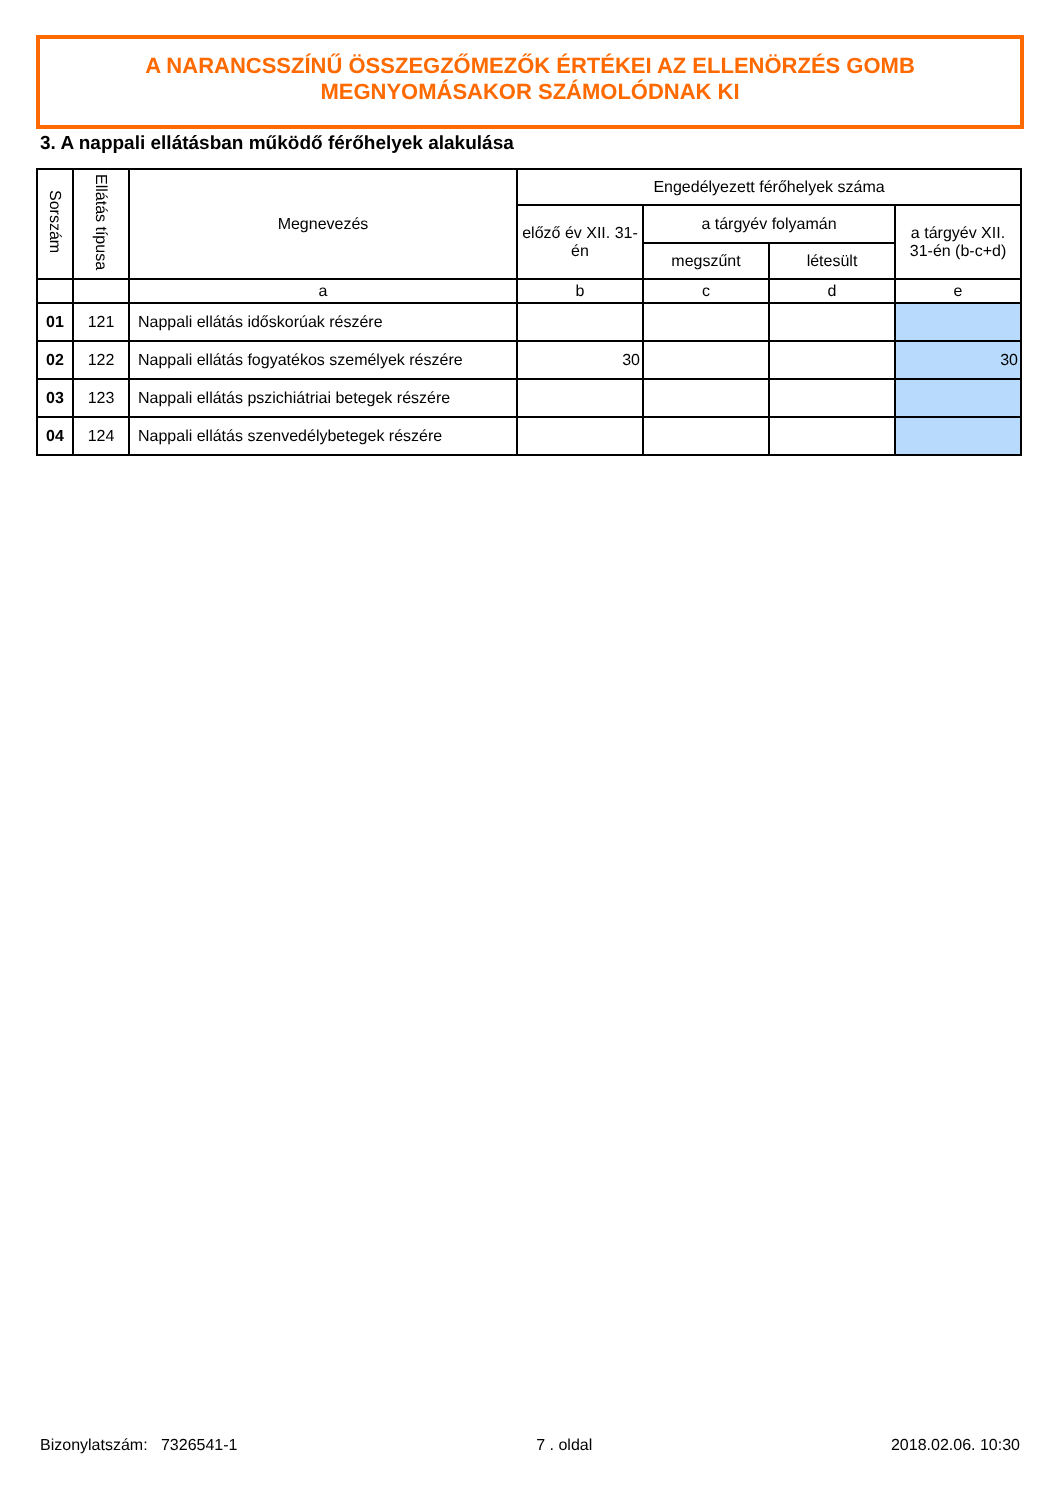A NARANCSSZÍNŰ ÖSSZEGZŐMEZŐK ÉRTÉKEI AZ ELLENÖRZÉS GOMB
MEGNYOMÁSAKOR SZÁMOLÓDNAK KI
3. A nappali ellátásban működő férőhelyek alakulása
| Sorszám | Ellátás típusa | Megnevezés | Engedélyezett férőhelyek száma | | | |
| --- | --- | --- | --- | --- | --- | --- |
| | | | előző év XII. 31-én | a tárgyév folyamán | | a tárgyév XII. 31-én (b-c+d) |
| | | | | megszűnt | létesült | |
| | | a | b | c | d | e |
| 01 | 121 | Nappali ellátás időskorúak részére | | | | |
| 02 | 122 | Nappali ellátás fogyatékos személyek részére | 30 | | | 30 |
| 03 | 123 | Nappali ellátás pszichiátriai betegek részére | | | | |
| 04 | 124 | Nappali ellátás szenvedélybetegek részére | | | | |
Bizonylatszám: 7326541-1 7 . oldal 2018.02.06. 10:30